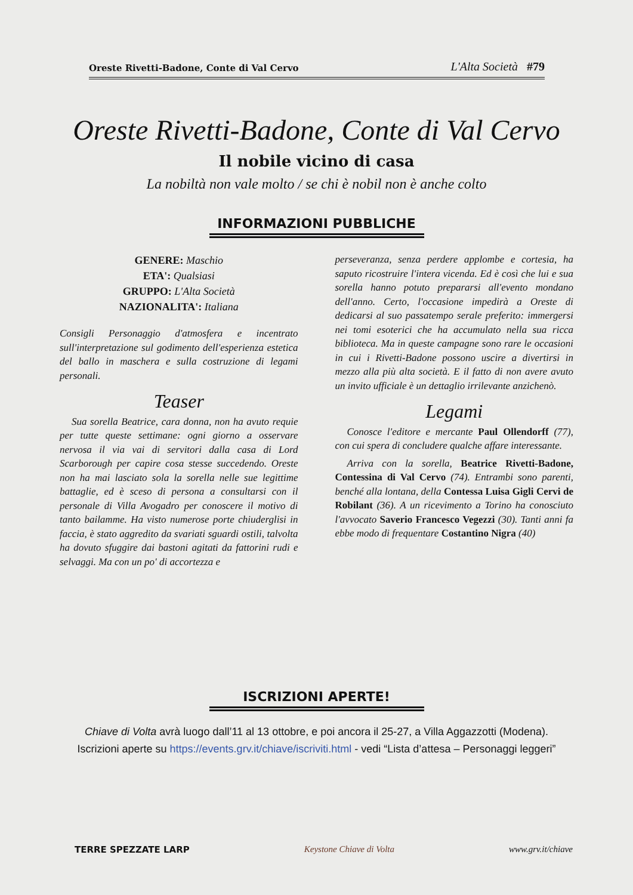Oreste Rivetti-Badone, Conte di Val Cervo L'Alta Società #79
Oreste Rivetti-Badone, Conte di Val Cervo
Il nobile vicino di casa
La nobiltà non vale molto / se chi è nobil non è anche colto
INFORMAZIONI PUBBLICHE
GENERE: Maschio
ETA': Qualsiasi
GRUPPO: L'Alta Società
NAZIONALITA': Italiana
Consigli Personaggio d'atmosfera e incentrato sull'interpretazione sul godimento dell'esperienza estetica del ballo in maschera e sulla costruzione di legami personali.
Teaser
Sua sorella Beatrice, cara donna, non ha avuto requie per tutte queste settimane: ogni giorno a osservare nervosa il via vai di servitori dalla casa di Lord Scarborough per capire cosa stesse succedendo. Oreste non ha mai lasciato sola la sorella nelle sue legittime battaglie, ed è sceso di persona a consultarsi con il personale di Villa Avogadro per conoscere il motivo di tanto bailamme. Ha visto numerose porte chiuderglisi in faccia, è stato aggredito da svariati sguardi ostili, talvolta ha dovuto sfuggire dai bastoni agitati da fattorini rudi e selvaggi. Ma con un po' di accortezza e
perseveranza, senza perdere applombe e cortesia, ha saputo ricostruire l'intera vicenda. Ed è così che lui e sua sorella hanno potuto prepararsi all'evento mondano dell'anno. Certo, l'occasione impedirà a Oreste di dedicarsi al suo passatempo serale preferito: immergersi nei tomi esoterici che ha accumulato nella sua ricca biblioteca. Ma in queste campagne sono rare le occasioni in cui i Rivetti-Badone possono uscire a divertirsi in mezzo alla più alta società. E il fatto di non avere avuto un invito ufficiale è un dettaglio irrilevante anzichenò.
Legami
Conosce l'editore e mercante Paul Ollendorff (77), con cui spera di concludere qualche affare interessante.
Arriva con la sorella, Beatrice Rivetti-Badone, Contessina di Val Cervo (74). Entrambi sono parenti, benché alla lontana, della Contessa Luisa Gigli Cervi de Robilant (36). A un ricevimento a Torino ha conosciuto l'avvocato Saverio Francesco Vegezzi (30). Tanti anni fa ebbe modo di frequentare Costantino Nigra (40)
ISCRIZIONI APERTE!
Chiave di Volta avrà luogo dall’11 al 13 ottobre, e poi ancora il 25-27, a Villa Aggazzotti (Modena).
Iscrizioni aperte su https://events.grv.it/chiave/iscriviti.html - vedi “Lista d’attesa – Personaggi leggeri”
TERRE SPEZZATE LARP Keystone Chiave di Volta www.grv.it/chiave